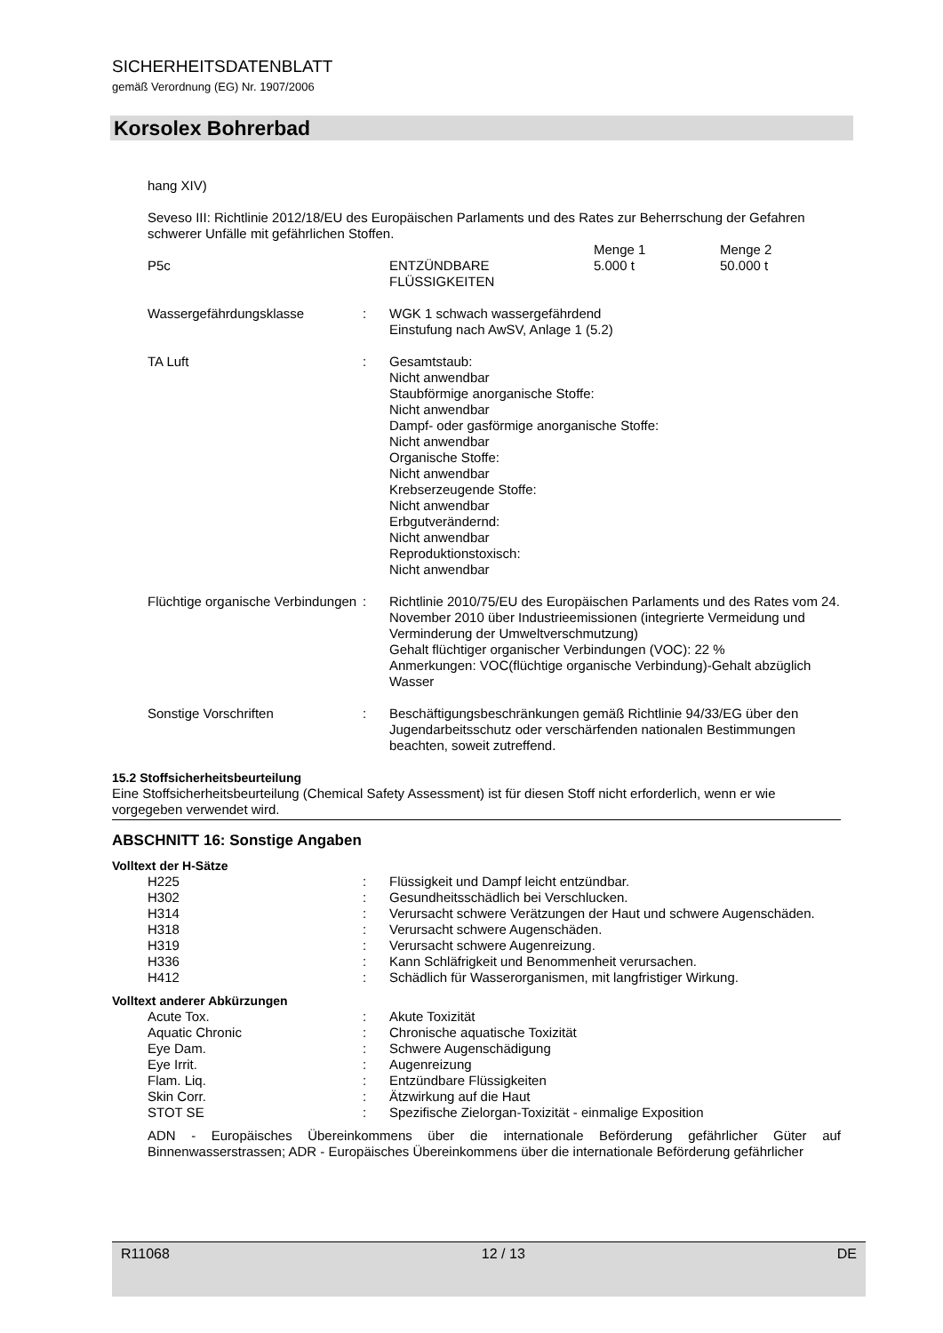SICHERHEITSDATENBLATT
gemäß Verordnung (EG) Nr. 1907/2006
Korsolex Bohrerbad
hang XIV)
Seveso III: Richtlinie 2012/18/EU des Europäischen Parlaments und des Rates zur Beherrschung der Gefahren schwerer Unfälle mit gefährlichen Stoffen.
| | | Menge 1 | Menge 2 |
| P5c | ENTZÜNDBARE FLÜSSIGKEITEN | 5.000 t | 50.000 t |
| Wassergefährdungsklasse | : | WGK 1 schwach wassergefährdend Einstufung nach AwSV, Anlage 1 (5.2) |
| TA Luft | : | Gesamtstaub: Nicht anwendbar Staubförmige anorganische Stoffe: Nicht anwendbar Dampf- oder gasförmige anorganische Stoffe: Nicht anwendbar Organische Stoffe: Nicht anwendbar Krebserzeugende Stoffe: Nicht anwendbar Erbgutverändernd: Nicht anwendbar Reproduktionstoxisch: Nicht anwendbar |
| Flüchtige organische Verbindungen | : | Richtlinie 2010/75/EU des Europäischen Parlaments und des Rates vom 24. November 2010 über Industrieemissionen (integrierte Vermeidung und Verminderung der Umweltverschmutzung) Gehalt flüchtiger organischer Verbindungen (VOC): 22 % Anmerkungen: VOC(flüchtige organische Verbindung)-Gehalt abzüglich Wasser |
| Sonstige Vorschriften | : | Beschäftigungsbeschränkungen gemäß Richtlinie 94/33/EG über den Jugendarbeitsschutz oder verschärfenden nationalen Bestimmungen beachten, soweit zutreffend. |
15.2 Stoffsicherheitsbeurteilung
Eine Stoffsicherheitsbeurteilung (Chemical Safety Assessment) ist für diesen Stoff nicht erforderlich, wenn er wie vorgegeben verwendet wird.
ABSCHNITT 16: Sonstige Angaben
Volltext der H-Sätze
| H225 | : | Flüssigkeit und Dampf leicht entzündbar. |
| H302 | : | Gesundheitsschädlich bei Verschlucken. |
| H314 | : | Verursacht schwere Verätzungen der Haut und schwere Augenschäden. |
| H318 | : | Verursacht schwere Augenschäden. |
| H319 | : | Verursacht schwere Augenreizung. |
| H336 | : | Kann Schläfrigkeit und Benommenheit verursachen. |
| H412 | : | Schädlich für Wasserorganismen, mit langfristiger Wirkung. |
Volltext anderer Abkürzungen
| Acute Tox. | : | Akute Toxizität |
| Aquatic Chronic | : | Chronische aquatische Toxizität |
| Eye Dam. | : | Schwere Augenschädigung |
| Eye Irrit. | : | Augenreizung |
| Flam. Liq. | : | Entzündbare Flüssigkeiten |
| Skin Corr. | : | Ätzwirkung auf die Haut |
| STOT SE | : | Spezifische Zielorgan-Toxizität - einmalige Exposition |
ADN - Europäisches Übereinkommens über die internationale Beförderung gefährlicher Güter auf Binnenwasserstrassen; ADR - Europäisches Übereinkommens über die internationale Beförderung gefährlicher
R11068 12 / 13 DE